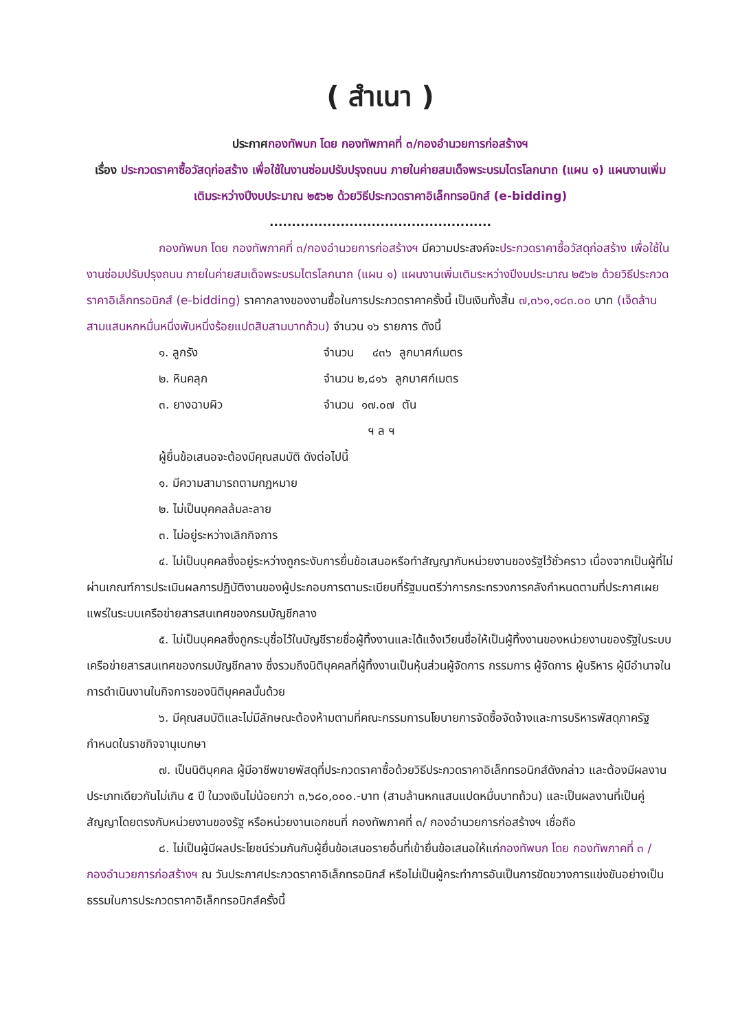( สำเนา )
ประกาศกองทัพบก โดย กองทัพภาคที่ ๓/กองอำนวยการก่อสร้างฯ
เรื่อง ประกวดราคาซื้อวัสดุก่อสร้าง เพื่อใช้ในงานซ่อมปรับปรุงถนน ภายในค่ายสมเด็จพระบรมไตรโลกนาถ (แผน ๑) แผนงานเพิ่มเติมระหว่างปีงบประมาณ ๒๕๖๒ ด้วยวิธีประกวดราคาอิเล็กทรอนิกส์ (e-bidding)
..................................................
กองทัพบก โดย กองทัพภาคที่ ๓/กองอำนวยการก่อสร้างฯ มีความประสงค์จะประกวดราคาซื้อวัสดุก่อสร้าง เพื่อใช้ในงานซ่อมปรับปรุงถนน ภายในค่ายสมเด็จพระบรมไตรโลกนาถ (แผน ๑) แผนงานเพิ่มเติมระหว่างปีงบประมาณ ๒๕๖๒ ด้วยวิธีประกวดราคาอิเล็กทรอนิกส์ (e-bidding) ราคากลางของงานซื้อในการประกวดราคาครั้งนี้ เป็นเงินทั้งสิ้น ๗,๓๖๑,๑๘๓.๐๐ บาท (เจ็ดล้านสามแสนหกหมื่นหนึ่งพันหนึ่งร้อยแปดสิบสามบาทถ้วน) จำนวน ๑๖ รายการ ดังนี้
๑. ลูกรัง จำนวน ๔๓๖ ลูกบาศก์เมตร
๒. หินคลุก จำนวน ๒,๘๑๖ ลูกบาศก์เมตร
๓. ยางฉาบผิว จำนวน ๑๗.๐๗ ตัน
ฯ ล ฯ
ผู้ยื่นข้อเสนอจะต้องมีคุณสมบัติ ดังต่อไปนี้
๑. มีความสามารถตามกฎหมาย
๒. ไม่เป็นบุคคลล้มละลาย
๓. ไม่อยู่ระหว่างเลิกกิจการ
๔. ไม่เป็นบุคคลซึ่งอยู่ระหว่างถูกระงับการยื่นข้อเสนอหรือทำสัญญากับหน่วยงานของรัฐไว้ชั่วคราว เนื่องจากเป็นผู้ที่ไม่ผ่านเกณฑ์การประเมินผลการปฏิบัติงานของผู้ประกอบการตามระเบียบที่รัฐมนตรีว่าการกระทรวงการคลังกำหนดตามที่ประกาศเผยแพร่ในระบบเครือข่ายสารสนเทศของกรมบัญชีกลาง
๕. ไม่เป็นบุคคลซึ่งถูกระบุชื่อไว้ในบัญชีรายชื่อผู้ทิ้งงานและได้แจ้งเวียนชื่อให้เป็นผู้ทิ้งงานของหน่วยงานของรัฐในระบบเครือข่ายสารสนเทศของกรมบัญชีกลาง ซึ่งรวมถึงนิติบุคคลที่ผู้ทิ้งงานเป็นหุ้นส่วนผู้จัดการ กรรมการ ผู้จัดการ ผู้บริหาร ผู้มีอำนาจในการดำเนินงานในกิจการของนิติบุคคลนั้นด้วย
๖. มีคุณสมบัติและไม่มีลักษณะต้องห้ามตามที่คณะกรรมการนโยบายการจัดซื้อจัดจ้างและการบริหารพัสดุภาครัฐกำหนดในราชกิจจานุเบกษา
๗. เป็นนิติบุคคล ผู้มีอาชีพขายพัสดุที่ประกวดราคาซื้อด้วยวิธีประกวดราคาอิเล็กทรอนิกส์ดังกล่าว และต้องมีผลงานประเภทเดียวกันไม่เกิน ๕ ปี ในวงเงินไม่น้อยกว่า ๓,๖๘๐,๐๐๐.-บาท (สามล้านหกแสนแปดหมื่นบาทถ้วน) และเป็นผลงานที่เป็นคู่สัญญาโดยตรงกับหน่วยงานของรัฐ หรือหน่วยงานเอกชนที่ กองทัพภาคที่ ๓/ กองอำนวยการก่อสร้างฯ เชื่อถือ
๘. ไม่เป็นผู้มีผลประโยชน์ร่วมกันกับผู้ยื่นข้อเสนอรายอื่นที่เข้ายื่นข้อเสนอให้แก่กองทัพบก โดย กองทัพภาคที่ ๓ / กองอำนวยการก่อสร้างฯ ณ วันประกาศประกวดราคาอิเล็กทรอนิกส์ หรือไม่เป็นผู้กระทำการอันเป็นการขัดขวางการแข่งขันอย่างเป็นธรรมในการประกวดราคาอิเล็กทรอนิกส์ครั้งนี้